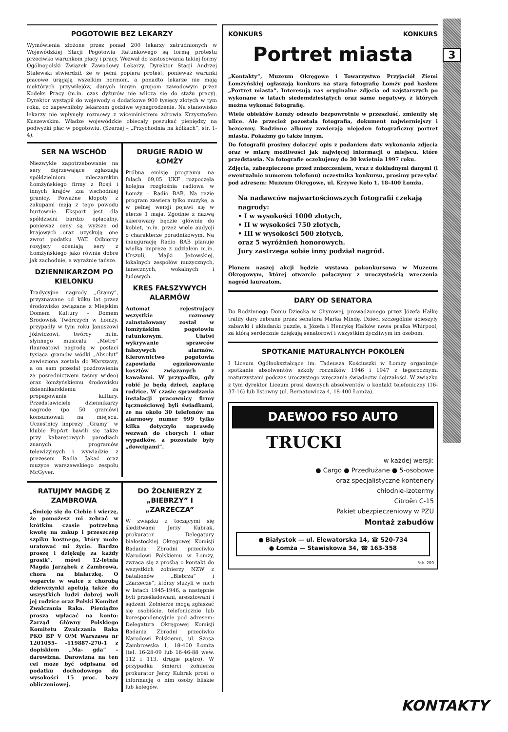POGOTOWIE BEZ LEKARZY
Wymówienia złożone przez ponad 200 lekarzy zatrudnionych w Wojewódzkiej Stacji Pogotowia Ratunkowego są formą protestu przeciwko warunkom płacy i pracy. Wezwał do zastosowania takiej formy Ogólnopolski Związek Zawodowy Lekarzy. Dyrektor Stacji Andrzej Stalewski stwierdził, że w pełni popiera protest, ponieważ warunki płacowe urągają wszelkim normom, a ponadto lekarze nie mają niektórych przywilejów, danych innym grupom zawodowym przez Kodeks Pracy (m.in. czas dyżurów nie wlicza się do stażu pracy). Dyrektor wystąpił do wojewody o dodatkowe 900 tysięcy złotych w tym roku, co zapewniłoby lekarzom godziwe wynagrodzenie. Na stanowisko lekarzy nie wpłynęły rozmowy z wiceministrem zdrowia Krzysztofem Kuszewskim. Władze wojewódzkie obiecały poszukać pieniędzy na podwyżki płac w pogotowiu. (Szerzej – „Przychodnia na kółkach”, str. 1-4).
SER NA WSCHÓD
Niezwykłe zapotrzebowanie na sery dojrzewające zgłaszają spółdzielniom mleczarskim Łomżyńskiego firmy z Rosji i innych krajów zza wschodniej granicy. Poważne kłopoty z zakupami mają z tego powodu hurtownie. Eksport jest dla spółdzielni bardzo opłacalny, ponieważ ceny są wyższe od krajowych oraz uzyskują one zwrot podatku VAT. Odbiorcy rosyjscy oceniają sery z Łomżyńskiego jako równie dobre jak zachodnie, a wyraźnie tańsze.
DZIENNIKARZOM PO KIELONKU
Tradycyjne nagrody „Gramy”, przyznawane od kilku lat przez środowisko związane z Miejskim Domem Kultury – Domem Środowisk Twórczych w Łomży, przypadły w tym roku Januszowi Jóźwiczowi, twórcy m.in. słynnego musicalu „Metro” (laureatowi nagrodą w postaci tysiąca gramów wódki „Absolut” zawieziona została do Warszawy, a on sam przesłał pozdrowienia za pośrednictwem taśmy wideo) oraz łomżyńskiemu środowisku dziennikarskiemu za propagowanie kultury. Przedstawiciele dziennikarzy nagrodę (po 50 gramów) konsumowali na miejscu. Uczestnicy imprezy „Gramy” w klubie PopArt bawili się także przy kabaretowych parodiach znanych programów telewizyjnych i wywiadzie z prezesem Radia Jakać oraz muzyce warszawskiego zespołu McGyver.
DRUGIE RADIO W ŁOMŻY
Próbną emisję programu na falach 69,05 UKF rozpoczęła kolejna rozgłośnia radiowa w Łomży – Radio BAB. Na razie program zawiera tylko muzykę, a w pełnej wersji pojawi się w eterze 1 maja. Zgodnie z nazwą skierowany będzie głównie do kobiet, m.in. przez wiele audycji o charakterze poradnikowym. Na inaugurację Radio BAB planuje wielką imprezę z udziałem m.in. Urszuli, Majki Jeżowskiej, lokalnych zespołów muzycznych, tanecznych, wokalnych i ludowych.
KRES FAŁSZYWYCH ALARMÓW
Automat rejestrujący wszystkie rozmowy zainstalowany został w łomżyńskim pogotowiu ratunkowym. Ułatwi wykrywanie sprawców fałszywych alarmów. Kierownictwo pogotowia zapowiada egzekwowanie kosztów związanych z kawałami. W przypadku, gdy robić je będą dzieci, zapłacą rodzice. W czasie sprawdzania instalacji pracownicy firmy łącznościowej byli świadkami, że na około 30 telefonów na alarmowy numer 999 tylko kilka dotyczyło naprawdę wezwań do chorych i ofiar wypadków, a pozostałe były „dowcipami”.
RATUJMY MAGDĘ Z ZAMBROWA
„Śmieję się do Ciebie i wierzę, że pomożesz mi zebrać w krótkim czasie potrzebną kwotę na zakup i przeszczep szpiku kostnego, który może uratować mi życie. Bardzo proszę i dziękuję za każdy grosik”, mówi 12-letnia Magda Jarząbek z Zambrowa, chora na białaczkę. O wsparcie w walce z chorobą dziewczynki apelują także do wszystkich ludzi dobrej woli jej rodzice oraz Polski Komitet Zwalczania Raka. Pieniądze proszą wpłacać na konto: Zarząd Główny Polskiego Komitetu Zwalczania Raka PKO BP V O/M Warszawa nr 1201055- -119887-270-1 z dopiskiem „Ma- gda” – darowizna. Darowizna na ten cel może być odpisana od podatku dochodowego do wysokości 15 proc. bazy obliczeniowej.
DO ŻOŁNIERZY Z „BIEBRZY” I „ZARZECZA”
W związku z toczącymi się śledztwami Jerzy Kubrak, prokurator Delegatury białostockiej Okręgowej Komisji Badania Zbrodni przeciwko Narodowi Polskiemu w Łomży, zwraca się z prośbą o kontakt do wszystkich żołnierzy NZW z batalionów „Biebrza” i „Zarzecze”, którzy służyli w nich w latach 1945-1946, a następnie byli prześladowani, aresztowani i sądzeni. Żołnierze mogą zgłaszać się osobiście, telefonicznie lub korespondencyjnie pod adresem: Delegatura Okręgowej Komisji Badania Zbrodni przeciwko Narodowi Polskiemu, ul. Szosa Zambrowska 1, 18-400 Łomża (tel. 16-28-09 lub 16-46-88 wew. 112 i 113, drugie piętro). W przypadku śmierci żołnierza prokurator Jerzy Kubrak prosi o informację o nim osoby bliskie lub kolegów.
KONKURS KONKURS
Portret miasta
„Kontakty”, Muzeum Okręgowe i Towarzystwo Przyjaciół Ziemi Łomżyńskiej ogłaszają konkurs na starą fotografię Łomży pod hasłem „Portret miasta”. Interesują nas oryginalne zdjęcia od najstarszych po wykonane w latach siedemdziesiątych oraz same negatywy, z których można wykonać fotografię.
Wiele obiektów Łomży odeszło bezpowrotnie w przeszłość, zmieniły się ulice. Ale przecież pozostała fotografia, dokument najwierniejszy i bezcenny. Rodzinne albumy zawierają niejeden fotograficzny portret miasta. Pokażmy go także innym.
Do fotografii prosimy dołączyć opis z podaniem daty wykonania zdjęcia oraz w miarę możliwości jak najwięcej informacji o miejscu, które przedstawia. Na fotografie oczekujemy do 30 kwietnia 1997 roku.
Zdjęcia, zabezpieczone przed zniszczeniem, wraz z dokładnymi danymi (i ewentualnie numerem telefonu) uczestnika konkursu, prosimy przesyłać pod adresem: Muzeum Okręgowe, ul. Krzywe Koło 1, 18-400 Łomża.
Na nadawców najwartościowszych fotografii czekają nagrody:
• I w wysokości 1000 złotych,
• II w wysokości 750 złotych,
• III w wysokości 500 złotych,
oraz 5 wyróżnień honorowych.
Jury zastrzega sobie inny podział nagród.
Plonem naszej akcji będzie wystawa pokonkursowa w Muzeum Okręgowym, której otwarcie połączymy z uroczystością wręczenia nagród laureatom.
DARY OD SENATORA
Do Rodzinnego Domu Dziecka w Chyrowej, prowadzonego przez Józefa Hałkę trafiły dary zebrane przez senatora Marka Mindę. Dzieci szczególnie ucieszyły zabawki i układanki puzzle, a Józefa i Henrykę Hałków nowa pralka Whirpool, za którą serdecznie dziękują senatorowi i wszystkim życzliwym im osobom.
SPOTKANIE MATURALNYCH POKOLEŃ
I Liceum Ogólnokształcące im. Tadeusza Kościuszki w Łomży organizuje spotkanie absolwentów szkoły roczników 1946 i 1947 z tegorocznymi maturzystami podczas uroczystego wręczania świadectw dojrzałości. W związku z tym dyrektor Liceum prosi dawnych absolwentów o kontakt telefoniczny (16-37-16) lub listowny (ul. Bernatowicza 4, 18-400 Łomża).
DAEWOO FSO AUTO
TRUCKI
w każdej wersji:
● Cargo ● Przedłużane ● 5-osobowe
oraz specjalistyczne kontenery
chłodnie-izotermy
Citroën C-15
Pakiet ubezpieczeniowy w PZU
Montaż zabudów
● Białystok — ul. Elewatorska 14, ☎ 520-734
● Łomża — Stawiskowa 34, ☎ 163-358
Fak. 200
3
KONTAKTY